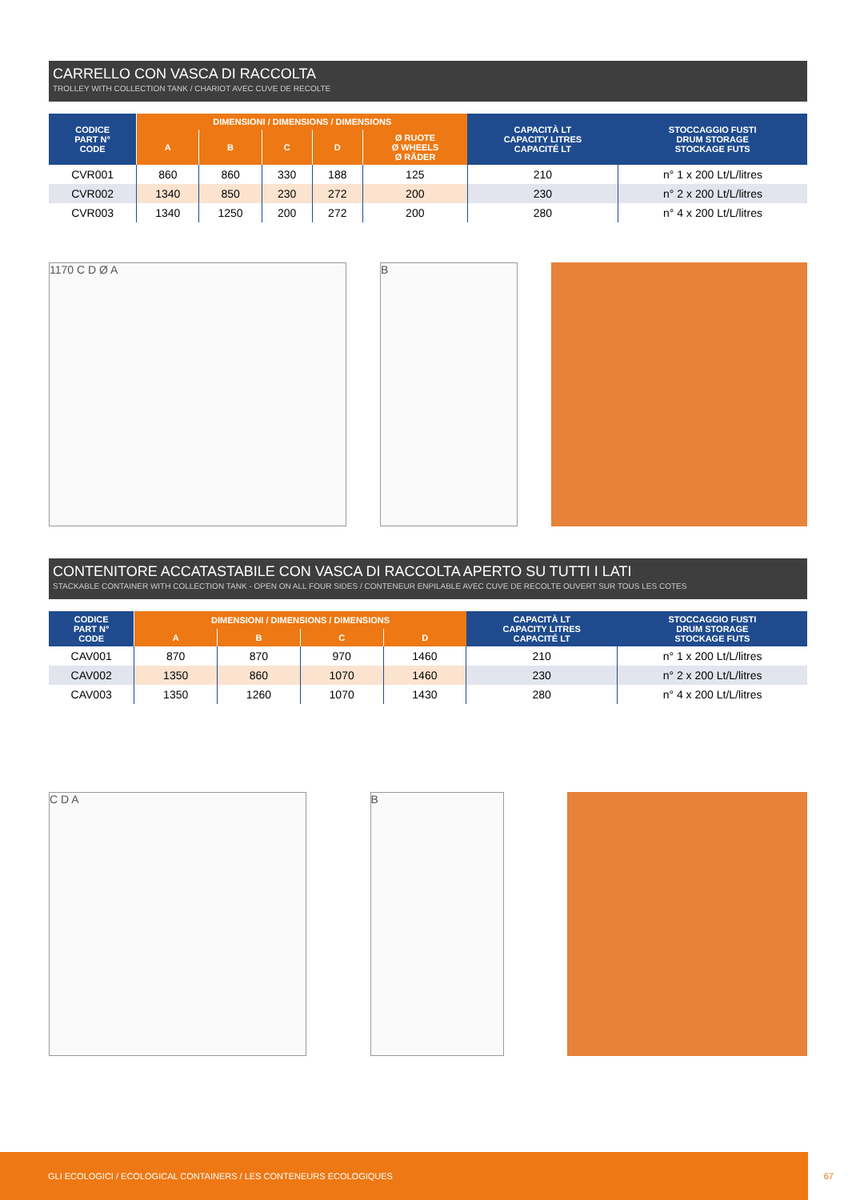CARRELLO CON VASCA DI RACCOLTA
TROLLEY WITH COLLECTION TANK / CHARIOT AVEC CUVE DE RECOLTE
| CODICE PART N° CODE | DIMENSIONI / DIMENSIONS / DIMENSIONS | | | | | CAPACITÀ LT CAPACITY LITRES CAPACITÉ LT | STOCCAGGIO FUSTI DRUM STORAGE STOCKAGE FUTS |
| --- | --- | --- | --- | --- | --- | --- | --- |
| | A | B | C | D | Ø RUOTE Ø WHEELS Ø RÄDER | | |
| CVR001 | 860 | 860 | 330 | 188 | 125 | 210 | n° 1 x 200 Lt/L/litres |
| CVR002 | 1340 | 850 | 230 | 272 | 200 | 230 | n° 2 x 200 Lt/L/litres |
| CVR003 | 1340 | 1250 | 200 | 272 | 200 | 280 | n° 4 x 200 Lt/L/litres |
1170 C D Ø A B
CONTENITORE ACCATASTABILE CON VASCA DI RACCOLTA APERTO SU TUTTI I LATI
STACKABLE CONTAINER WITH COLLECTION TANK - OPEN ON ALL FOUR SIDES / CONTENEUR ENPILABLE AVEC CUVE DE RECOLTE OUVERT SUR TOUS LES COTES
| CODICE PART N° CODE | DIMENSIONI / DIMENSIONS / DIMENSIONS | | | | CAPACITÀ LT CAPACITY LITRES CAPACITÉ LT | STOCCAGGIO FUSTI DRUM STORAGE STOCKAGE FUTS |
| --- | --- | --- | --- | --- | --- | --- |
| | A | B | C | D | | |
| CAV001 | 870 | 870 | 970 | 1460 | 210 | n° 1 x 200 Lt/L/litres |
| CAV002 | 1350 | 860 | 1070 | 1460 | 230 | n° 2 x 200 Lt/L/litres |
| CAV003 | 1350 | 1260 | 1070 | 1430 | 280 | n° 4 x 200 Lt/L/litres |
C D A B
GLI ECOLOGICI / ECOLOGICAL CONTAINERS / LES CONTENEURS ECOLOGIQUES
67